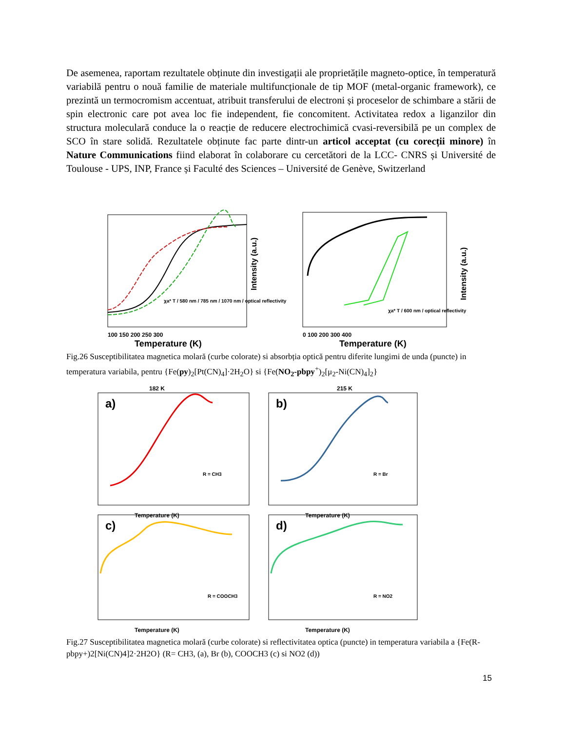De asemenea, raportam rezultatele obținute din investigații ale proprietățile magneto-optice, în temperatură variabilă pentru o nouă familie de materiale multifuncționale de tip MOF (metal-organic framework), ce prezintă un termocromism accentuat, atribuit transferului de electroni și proceselor de schimbare a stării de spin electronic care pot avea loc fie independent, fie concomitent. Activitatea redox a liganzilor din structura moleculară conduce la o reacție de reducere electrochimică cvasi-reversibilă pe un complex de SCO în stare solidă. Rezultatele obținute fac parte dintr-un articol acceptat (cu corecții minore) în Nature Communications fiind elaborat în colaborare cu cercetători de la LCC- CNRS și Université de Toulouse - UPS, INP, France și Faculté des Sciences – Université de Genève, Switzerland
100 150 200 250 300
Temperature (K)
Intensity (a.u.)
χa* T / 580 nm / 785 nm / 1070 nm / optical reflectivity
0 100 200 300 400
Temperature (K)
Intensity (a.u.)
χa* T / 600 nm / optical reflectivity
Fig.26 Susceptibilitatea magnetica molară (curbe colorate) si absorbția optică pentru diferite lungimi de unda (puncte) in temperatura variabila, pentru {Fe(py)<sub>2</sub>[Pt(CN)<sub>4</sub>]·2H<sub>2</sub>O} si {Fe(NO<sub>2</sub>-pbpy<sup>+</sup>)<sub>2</sub>[μ<sub>2</sub>-Ni(CN)<sub>4</sub>]<sub>2</sub>}
182 K
a)
R = CH3
Temperature (K)
215 K
b)
R = Br
Temperature (K)
c)
R = COOCH3
Temperature (K)
d)
R = NO2
Temperature (K)
Fig.27 Susceptibilitatea magnetica molară (curbe colorate) si reflectivitatea optica (puncte) in temperatura variabila a {Fe(R-pbpy+)2[Ni(CN)4]2·2H2O} (R= CH3, (a), Br (b), COOCH3 (c) si NO2 (d))
15